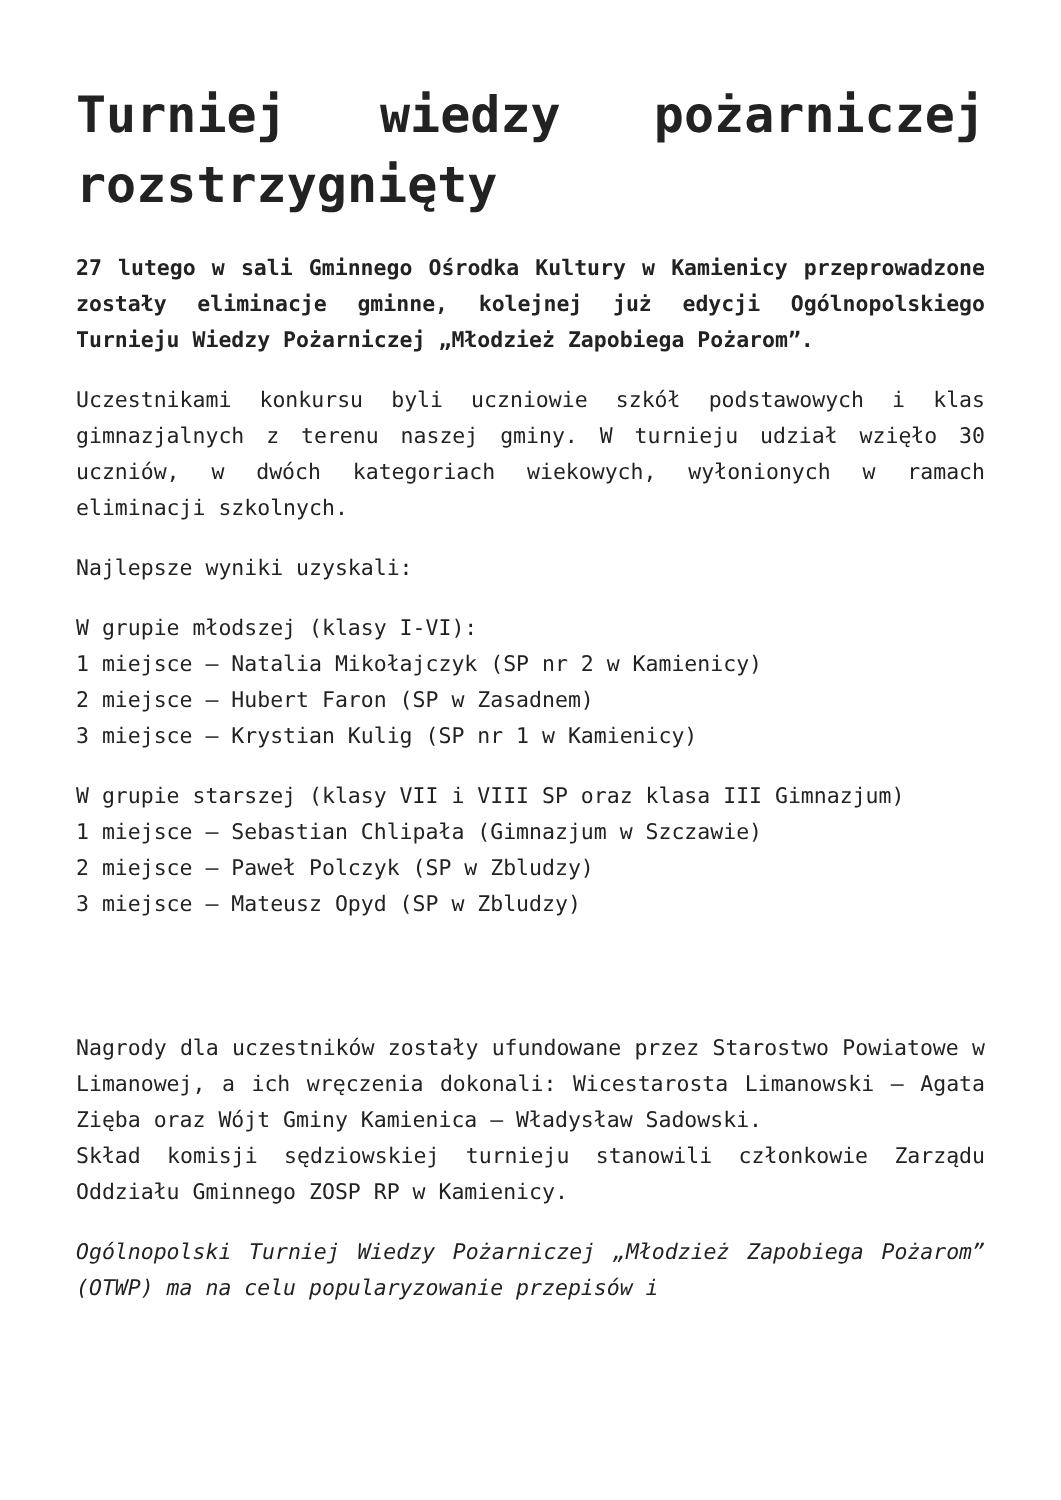Turniej wiedzy pożarniczej rozstrzygnięty
27 lutego w sali Gminnego Ośrodka Kultury w Kamienicy przeprowadzone zostały eliminacje gminne, kolejnej już edycji Ogólnopolskiego Turnieju Wiedzy Pożarniczej „Młodzież Zapobiega Pożarom”.
Uczestnikami konkursu byli uczniowie szkół podstawowych i klas gimnazjalnych z terenu naszej gminy. W turnieju udział wzięło 30 uczniów, w dwóch kategoriach wiekowych, wyłonionych w ramach eliminacji szkolnych.
Najlepsze wyniki uzyskali:
W grupie młodszej (klasy I-VI):
1 miejsce – Natalia Mikołajczyk (SP nr 2 w Kamienicy)
2 miejsce – Hubert Faron (SP w Zasadnem)
3 miejsce – Krystian Kulig (SP nr 1 w Kamienicy)
W grupie starszej (klasy VII i VIII SP oraz klasa III Gimnazjum)
1 miejsce – Sebastian Chlipała (Gimnazjum w Szczawie)
2 miejsce – Paweł Polczyk (SP w Zbludzy)
3 miejsce – Mateusz Opyd (SP w Zbludzy)
Nagrody dla uczestników zostały ufundowane przez Starostwo Powiatowe w Limanowej, a ich wręczenia dokonali: Wicestarosta Limanowski – Agata Zięba oraz Wójt Gminy Kamienica – Władysław Sadowski.
Skład komisji sędziowskiej turnieju stanowili członkowie Zarządu Oddziału Gminnego ZOSP RP w Kamienicy.
Ogólnopolski Turniej Wiedzy Pożarniczej „Młodzież Zapobiega Pożarom” (OTWP) ma na celu popularyzowanie przepisów i